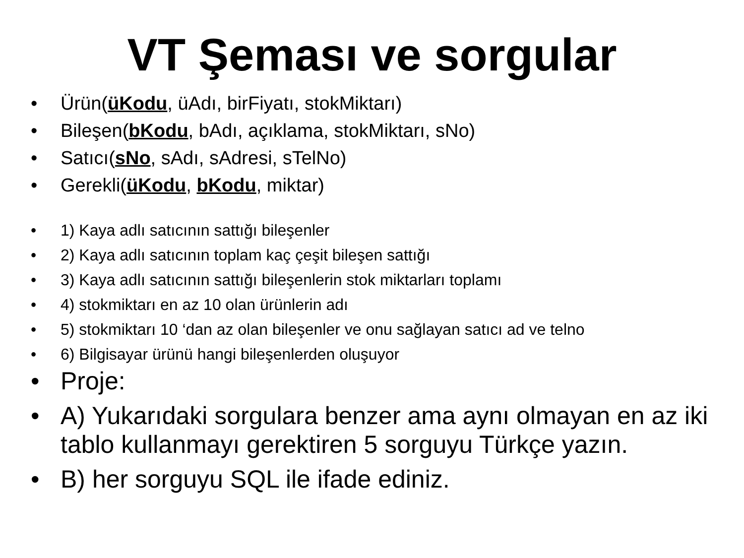VT Şeması ve sorgular
• Ürün(üKodu, üAdı, birFiyatı, stokMiktarı)
• Bileşen(bKodu, bAdı, açıklama, stokMiktarı, sNo)
• Satıcı(sNo, sAdı, sAdresi, sTelNo)
• Gerekli(üKodu, bKodu, miktar)
• 1) Kaya adlı satıcının sattığı bileşenler
• 2) Kaya adlı satıcının toplam kaç çeşit bileşen sattığı
• 3) Kaya adlı satıcının sattığı bileşenlerin stok miktarları toplamı
• 4) stokmiktarı en az 10 olan ürünlerin adı
• 5) stokmiktarı 10 ‘dan az olan bileşenler ve onu sağlayan satıcı ad ve telno
• 6) Bilgisayar ürünü hangi bileşenlerden oluşuyor
• Proje:
• A) Yukarıdaki sorgulara benzer ama aynı olmayan en az iki tablo kullanmayı gerektiren 5 sorguyu Türkçe yazın.
• B) her sorguyu SQL ile ifade ediniz.